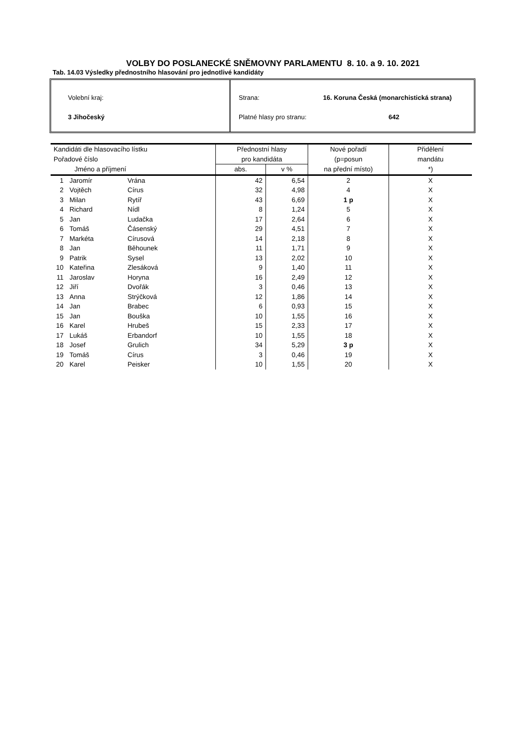VOLBY DO POSLANECKÉ SNĚMOVNY PARLAMENTU 8. 10. a 9. 10. 2021
Tab. 14.03 Výsledky přednostního hlasování pro jednotlivé kandidáty
Volební kraj:
3 Jihočeský
Strana: 16. Koruna Česká (monarchistická strana)
Platné hlasy pro stranu: 642
| Kandidáti dle hlasovacího lístku | | | Přednostní hlasy | | Nové pořadí | Přidělení |
| --- | --- | --- | --- | --- | --- | --- |
| Pořadové číslo | | | pro kandidáta | | (p=posun | mandátu |
| Jméno a příjmení | | | abs. | v % | na přední místo) | *) |
| 1 | Jaromír | Vrána | 42 | 6,54 | 2 | X |
| 2 | Vojtěch | Círus | 32 | 4,98 | 4 | X |
| 3 | Milan | Rytíř | 43 | 6,69 | 1 p | X |
| 4 | Richard | Nídl | 8 | 1,24 | 5 | X |
| 5 | Jan | Ludačka | 17 | 2,64 | 6 | X |
| 6 | Tomáš | Čásenský | 29 | 4,51 | 7 | X |
| 7 | Markéta | Círusová | 14 | 2,18 | 8 | X |
| 8 | Jan | Běhounek | 11 | 1,71 | 9 | X |
| 9 | Patrik | Sysel | 13 | 2,02 | 10 | X |
| 10 | Kateřina | Zlesáková | 9 | 1,40 | 11 | X |
| 11 | Jaroslav | Horyna | 16 | 2,49 | 12 | X |
| 12 | Jiří | Dvořák | 3 | 0,46 | 13 | X |
| 13 | Anna | Strýčková | 12 | 1,86 | 14 | X |
| 14 | Jan | Brabec | 6 | 0,93 | 15 | X |
| 15 | Jan | Bouška | 10 | 1,55 | 16 | X |
| 16 | Karel | Hrubeš | 15 | 2,33 | 17 | X |
| 17 | Lukáš | Erbandorf | 10 | 1,55 | 18 | X |
| 18 | Josef | Grulich | 34 | 5,29 | 3 p | X |
| 19 | Tomáš | Círus | 3 | 0,46 | 19 | X |
| 20 | Karel | Peisker | 10 | 1,55 | 20 | X |